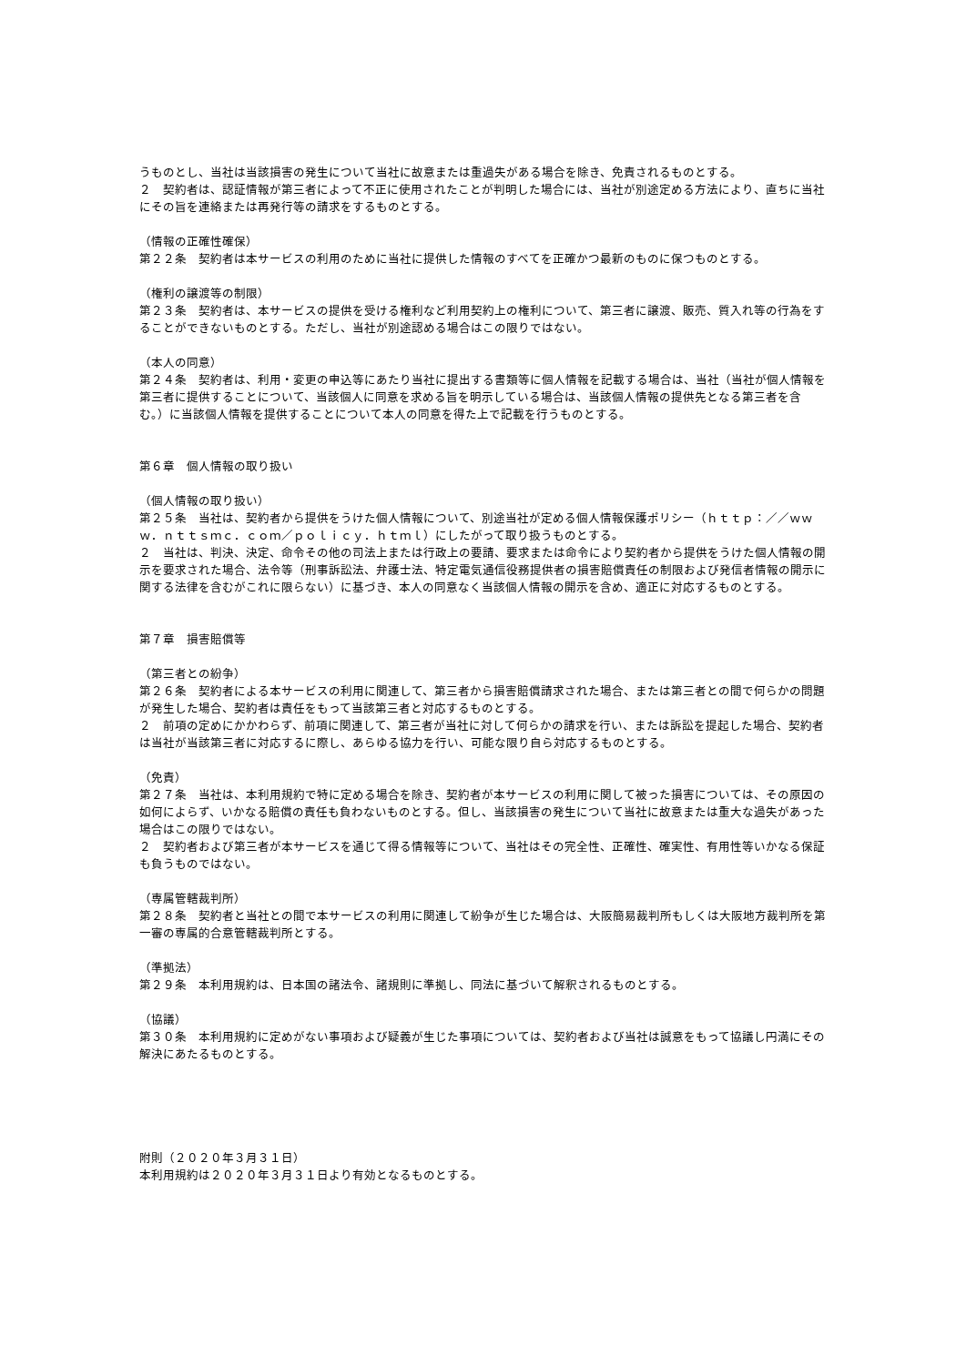うものとし、当社は当該損害の発生について当社に故意または重過失がある場合を除き、免責されるものとする。
２　契約者は、認証情報が第三者によって不正に使用されたことが判明した場合には、当社が別途定める方法により、直ちに当社にその旨を連絡または再発行等の請求をするものとする。
（情報の正確性確保）
第２２条　契約者は本サービスの利用のために当社に提供した情報のすべてを正確かつ最新のものに保つものとする。
（権利の譲渡等の制限）
第２３条　契約者は、本サービスの提供を受ける権利など利用契約上の権利について、第三者に譲渡、販売、質入れ等の行為をすることができないものとする。ただし、当社が別途認める場合はこの限りではない。
（本人の同意）
第２４条　契約者は、利用・変更の申込等にあたり当社に提出する書類等に個人情報を記載する場合は、当社（当社が個人情報を第三者に提供することについて、当該個人に同意を求める旨を明示している場合は、当該個人情報の提供先となる第三者を含む。）に当該個人情報を提供することについて本人の同意を得た上で記載を行うものとする。
第６章　個人情報の取り扱い
（個人情報の取り扱い）
第２５条　当社は、契約者から提供をうけた個人情報について、別途当社が定める個人情報保護ポリシー（ｈｔｔｐ：／／ｗｗｗ．ｎｔｔｓｍｃ．ｃｏｍ／ｐｏｌｉｃｙ．ｈｔｍｌ）にしたがって取り扱うものとする。
２　当社は、判決、決定、命令その他の司法上または行政上の要請、要求または命令により契約者から提供をうけた個人情報の開示を要求された場合、法令等（刑事訴訟法、弁護士法、特定電気通信役務提供者の損害賠償責任の制限および発信者情報の開示に関する法律を含むがこれに限らない）に基づき、本人の同意なく当該個人情報の開示を含め、適正に対応するものとする。
第７章　損害賠償等
（第三者との紛争）
第２６条　契約者による本サービスの利用に関連して、第三者から損害賠償請求された場合、または第三者との間で何らかの問題が発生した場合、契約者は責任をもって当該第三者と対応するものとする。
２　前項の定めにかかわらず、前項に関連して、第三者が当社に対して何らかの請求を行い、または訴訟を提起した場合、契約者は当社が当該第三者に対応するに際し、あらゆる協力を行い、可能な限り自ら対応するものとする。
（免責）
第２７条　当社は、本利用規約で特に定める場合を除き、契約者が本サービスの利用に関して被った損害については、その原因の如何によらず、いかなる賠償の責任も負わないものとする。但し、当該損害の発生について当社に故意または重大な過失があった場合はこの限りではない。
２　契約者および第三者が本サービスを通じて得る情報等について、当社はその完全性、正確性、確実性、有用性等いかなる保証も負うものではない。
（専属管轄裁判所）
第２８条　契約者と当社との間で本サービスの利用に関連して紛争が生じた場合は、大阪簡易裁判所もしくは大阪地方裁判所を第一審の専属的合意管轄裁判所とする。
（準拠法）
第２９条　本利用規約は、日本国の諸法令、諸規則に準拠し、同法に基づいて解釈されるものとする。
（協議）
第３０条　本利用規約に定めがない事項および疑義が生じた事項については、契約者および当社は誠意をもって協議し円満にその解決にあたるものとする。
附則（２０２０年３月３１日）
本利用規約は２０２０年３月３１日より有効となるものとする。